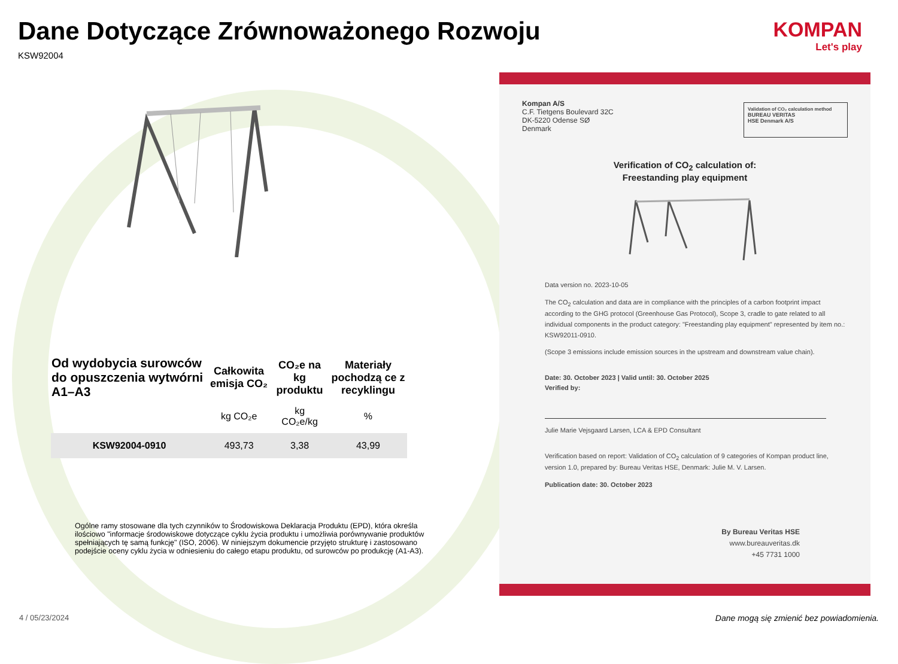Dane Dotyczące Zrównoważonego Rozwoju
KSW92004
KOMPAN
Let's play
| Od wydobycia surowców do opuszczenia wytwórni A1–A3 | Całkowita emisja CO₂ | CO₂e na kg produktu | Materiały pochodzą ce z recyklingu |
| --- | --- | --- | --- |
| | kg CO₂e | kg CO₂e/kg | % |
| KSW92004-0910 | 493,73 | 3,38 | 43,99 |
Ogólne ramy stosowane dla tych czynników to Środowiskowa Deklaracja Produktu (EPD), która określa ilościowo "informacje środowiskowe dotyczące cyklu życia produktu i umożliwia porównywanie produktów spełniających tę samą funkcję" (ISO, 2006). W niniejszym dokumencie przyjęto strukturę i zastosowano podejście oceny cyklu życia w odniesieniu do całego etapu produktu, od surowców po produkcję (A1-A3).
Kompan A/S
C.F. Tietgens Boulevard 32C
DK-5220 Odense SØ
Denmark
Validation of CO₂ calculation method
BUREAU VERITAS
HSE Denmark A/S
Verification of CO<sub>2</sub> calculation of:
Freestanding play equipment
Data version no. 2023-10-05
The CO<sub>2</sub> calculation and data are in compliance with the principles of a carbon footprint impact according to the GHG protocol (Greenhouse Gas Protocol), Scope 3, cradle to gate related to all individual components in the product category: "Freestanding play equipment" represented by item no.: KSW92011-0910.
(Scope 3 emissions include emission sources in the upstream and downstream value chain).
Date: 30. October 2023 | Valid until: 30. October 2025
Verified by:
Julie Marie Vejsgaard Larsen, LCA & EPD Consultant
Verification based on report: Validation of CO<sub>2</sub> calculation of 9 categories of Kompan product line, version 1.0, prepared by: Bureau Veritas HSE, Denmark: Julie M. V. Larsen.
Publication date: 30. October 2023
By Bureau Veritas HSE
www.bureauveritas.dk
+45 7731 1000
4 / 05/23/2024
Dane mogą się zmienić bez powiadomienia.